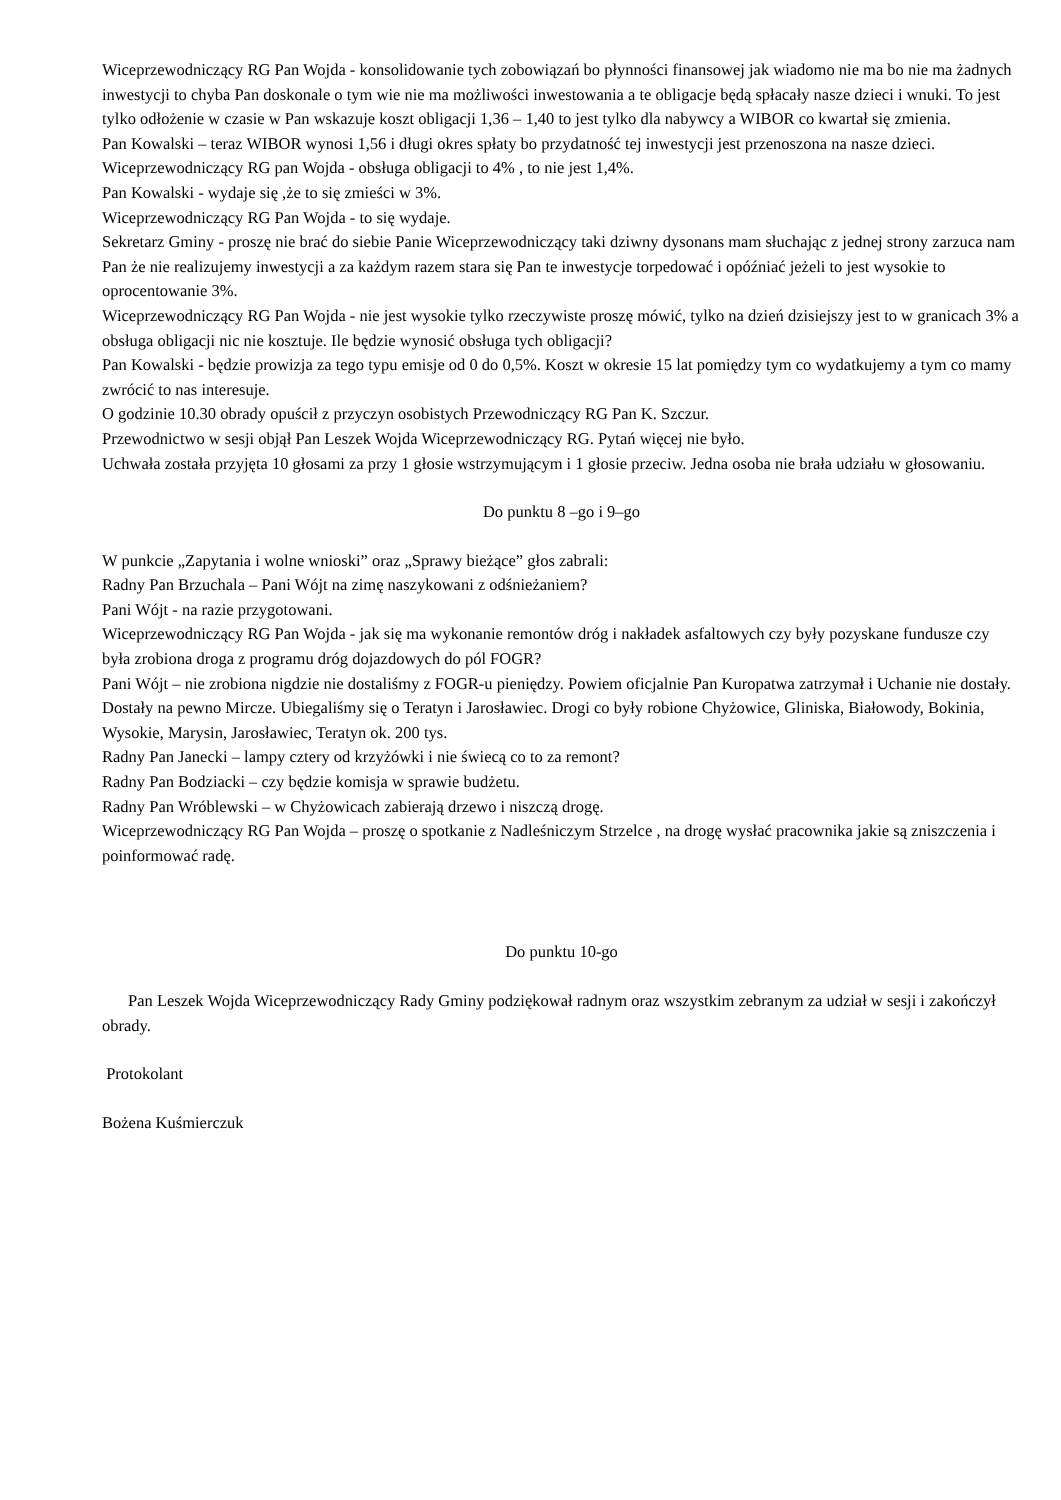Wiceprzewodniczący RG Pan Wojda - konsolidowanie tych zobowiązań bo płynności finansowej jak wiadomo nie ma bo nie ma żadnych inwestycji to chyba Pan doskonale o tym wie nie ma możliwości inwestowania a te obligacje będą spłacały nasze dzieci i wnuki. To jest tylko odłożenie w czasie w Pan wskazuje koszt obligacji 1,36 – 1,40 to jest tylko dla nabywcy a WIBOR co kwartał się zmienia.
Pan Kowalski – teraz WIBOR wynosi 1,56 i długi okres spłaty bo przydatność tej inwestycji jest przenoszona na nasze dzieci.
Wiceprzewodniczący RG pan Wojda - obsługa obligacji to 4% , to nie jest 1,4%.
Pan Kowalski - wydaje się ,że to się zmieści w 3%.
Wiceprzewodniczący RG Pan Wojda - to się wydaje.
Sekretarz Gminy - proszę nie brać do siebie Panie Wiceprzewodniczący taki dziwny dysonans mam słuchając z jednej strony zarzuca nam Pan że nie realizujemy inwestycji a za każdym razem stara się Pan te inwestycje torpedować i opóźniać jeżeli to jest wysokie to oprocentowanie 3%.
Wiceprzewodniczący RG Pan Wojda - nie jest wysokie tylko rzeczywiste proszę mówić, tylko na dzień dzisiejszy jest to w granicach 3% a obsługa obligacji nic nie kosztuje. Ile będzie wynosić obsługa tych obligacji?
Pan Kowalski - będzie prowizja za tego typu emisje od 0 do 0,5%. Koszt w okresie 15 lat pomiędzy tym co wydatkujemy a tym co mamy zwrócić to nas interesuje.
O godzinie 10.30 obrady opuścił z przyczyn osobistych Przewodniczący RG Pan K. Szczur.
Przewodnictwo w sesji objął Pan Leszek Wojda Wiceprzewodniczący RG. Pytań więcej nie było.
Uchwała została przyjęta 10 głosami za przy 1 głosie wstrzymującym i 1 głosie przeciw. Jedna osoba nie brała udziału w głosowaniu.
Do punktu 8 –go i 9–go
W punkcie „Zapytania i wolne wnioski” oraz „Sprawy bieżące” głos zabrali:
Radny Pan Brzuchala – Pani Wójt na zimę naszykowani z odśnieżaniem?
Pani Wójt - na razie przygotowani.
Wiceprzewodniczący RG Pan Wojda - jak się ma wykonanie remontów dróg i nakładek asfaltowych czy były pozyskane fundusze czy była zrobiona droga z programu dróg dojazdowych do pól FOGR?
Pani Wójt – nie zrobiona nigdzie nie dostaliśmy z FOGR-u pieniędzy. Powiem oficjalnie Pan Kuropatwa zatrzymał i Uchanie nie dostały. Dostały na pewno Mircze. Ubiegaliśmy się o Teratyn i Jarosławiec. Drogi co były robione Chyżowice, Gliniska, Białowody, Bokinia, Wysokie, Marysin, Jarosławiec, Teratyn ok. 200 tys.
Radny Pan Janecki – lampy cztery od krzyżówki i nie świecą co to za remont?
Radny Pan Bodziacki – czy będzie komisja w sprawie budżetu.
Radny Pan Wróblewski – w Chyżowicach zabierają drzewo i niszczą drogę.
Wiceprzewodniczący RG Pan Wojda – proszę o spotkanie z Nadleśniczym Strzelce , na drogę wysłać pracownika jakie są zniszczenia i poinformować radę.
Do punktu 10-go
Pan Leszek Wojda Wiceprzewodniczący Rady Gminy podziękował radnym oraz wszystkim zebranym za udział w sesji i zakończył obrady.
Protokolant
Bożena Kuśmierczuk